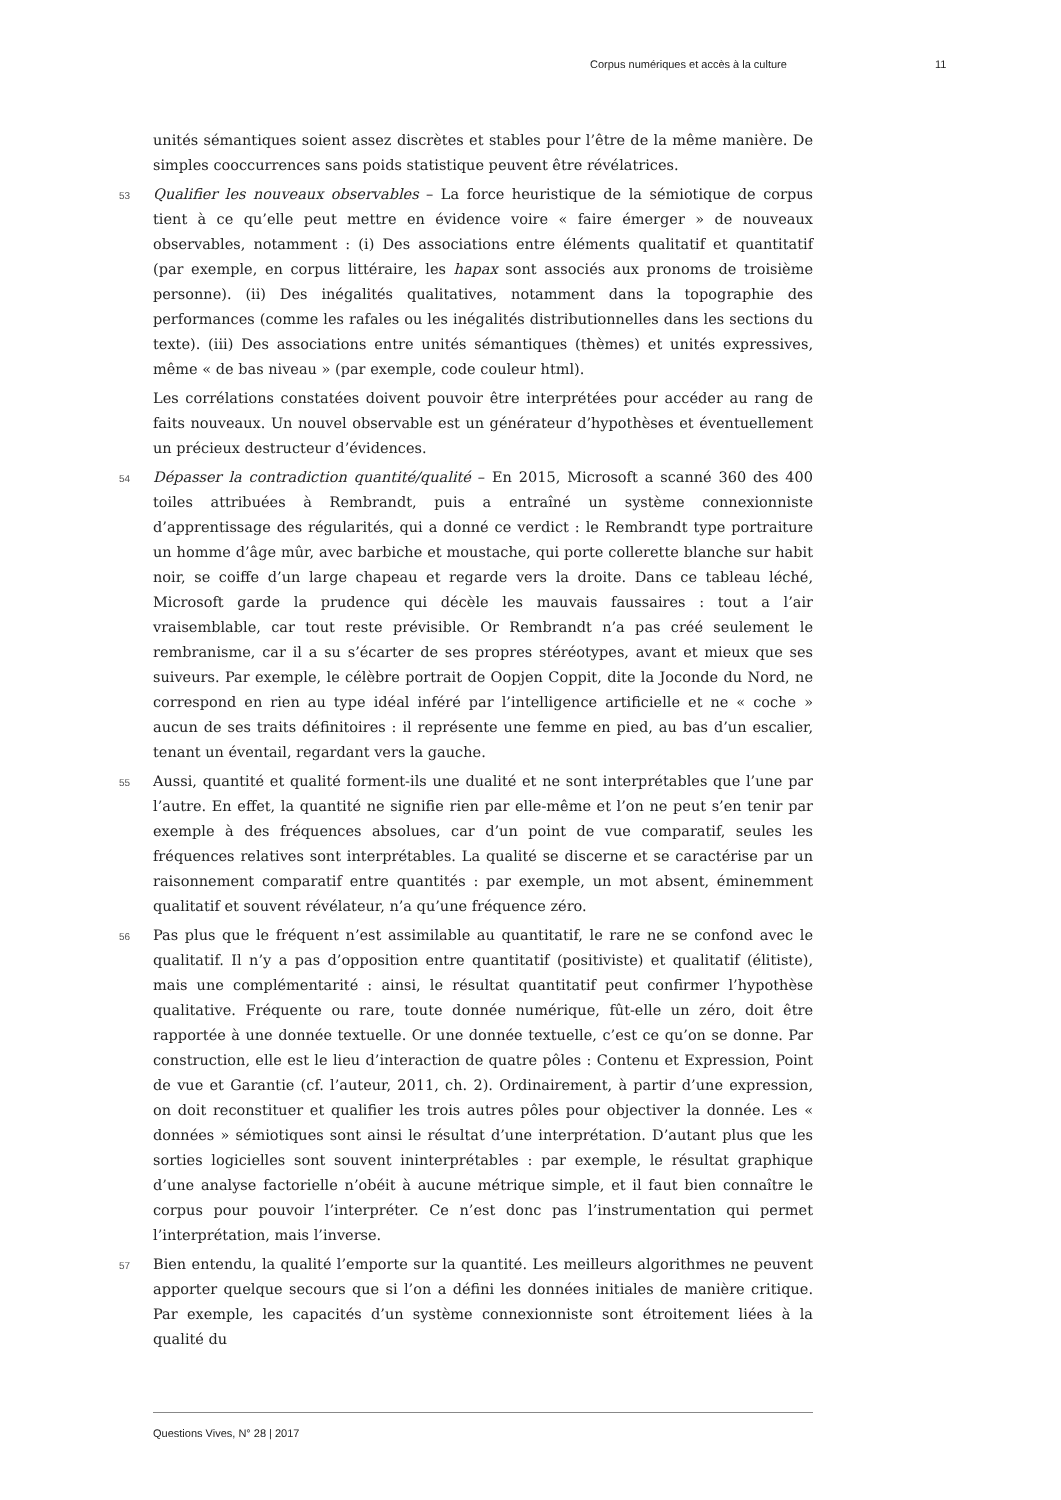Corpus numériques et accès à la culture 11
unités sémantiques soient assez discrètes et stables pour l’être de la même manière. De simples cooccurrences sans poids statistique peuvent être révélatrices.
53 Qualifier les nouveaux observables – La force heuristique de la sémiotique de corpus tient à ce qu’elle peut mettre en évidence voire « faire émerger » de nouveaux observables, notamment : (i) Des associations entre éléments qualitatif et quantitatif (par exemple, en corpus littéraire, les hapax sont associés aux pronoms de troisième personne). (ii) Des inégalités qualitatives, notamment dans la topographie des performances (comme les rafales ou les inégalités distributionnelles dans les sections du texte). (iii) Des associations entre unités sémantiques (thèmes) et unités expressives, même « de bas niveau » (par exemple, code couleur html).
Les corrélations constatées doivent pouvoir être interprétées pour accéder au rang de faits nouveaux. Un nouvel observable est un générateur d’hypothèses et éventuellement un précieux destructeur d’évidences.
54 Dépasser la contradiction quantité/qualité – En 2015, Microsoft a scanné 360 des 400 toiles attribuées à Rembrandt, puis a entraîné un système connexionniste d’apprentissage des régularités, qui a donné ce verdict : le Rembrandt type portraiture un homme d’âge mûr, avec barbiche et moustache, qui porte collerette blanche sur habit noir, se coiffe d’un large chapeau et regarde vers la droite. Dans ce tableau léché, Microsoft garde la prudence qui décèle les mauvais faussaires : tout a l’air vraisemblable, car tout reste prévisible. Or Rembrandt n’a pas créé seulement le rembranisme, car il a su s’écarter de ses propres stéréotypes, avant et mieux que ses suiveurs. Par exemple, le célèbre portrait de Oopjen Coppit, dite la Joconde du Nord, ne correspond en rien au type idéal inféré par l’intelligence artificielle et ne « coche » aucun de ses traits définitoires : il représente une femme en pied, au bas d’un escalier, tenant un éventail, regardant vers la gauche.
55 Aussi, quantité et qualité forment-ils une dualité et ne sont interprétables que l’une par l’autre. En effet, la quantité ne signifie rien par elle-même et l’on ne peut s’en tenir par exemple à des fréquences absolues, car d’un point de vue comparatif, seules les fréquences relatives sont interprétables. La qualité se discerne et se caractérise par un raisonnement comparatif entre quantités : par exemple, un mot absent, éminemment qualitatif et souvent révélateur, n’a qu’une fréquence zéro.
56 Pas plus que le fréquent n’est assimilable au quantitatif, le rare ne se confond avec le qualitatif. Il n’y a pas d’opposition entre quantitatif (positiviste) et qualitatif (élitiste), mais une complémentarité : ainsi, le résultat quantitatif peut confirmer l’hypothèse qualitative. Fréquente ou rare, toute donnée numérique, fût-elle un zéro, doit être rapportée à une donnée textuelle. Or une donnée textuelle, c’est ce qu’on se donne. Par construction, elle est le lieu d’interaction de quatre pôles : Contenu et Expression, Point de vue et Garantie (cf. l’auteur, 2011, ch. 2). Ordinairement, à partir d’une expression, on doit reconstituer et qualifier les trois autres pôles pour objectiver la donnée. Les « données » sémiotiques sont ainsi le résultat d’une interprétation. D’autant plus que les sorties logicielles sont souvent ininterprétables : par exemple, le résultat graphique d’une analyse factorielle n’obéit à aucune métrique simple, et il faut bien connaître le corpus pour pouvoir l’interpréter. Ce n’est donc pas l’instrumentation qui permet l’interprétation, mais l’inverse.
57 Bien entendu, la qualité l’emporte sur la quantité. Les meilleurs algorithmes ne peuvent apporter quelque secours que si l’on a défini les données initiales de manière critique. Par exemple, les capacités d’un système connexionniste sont étroitement liées à la qualité du
Questions Vives, N° 28 | 2017